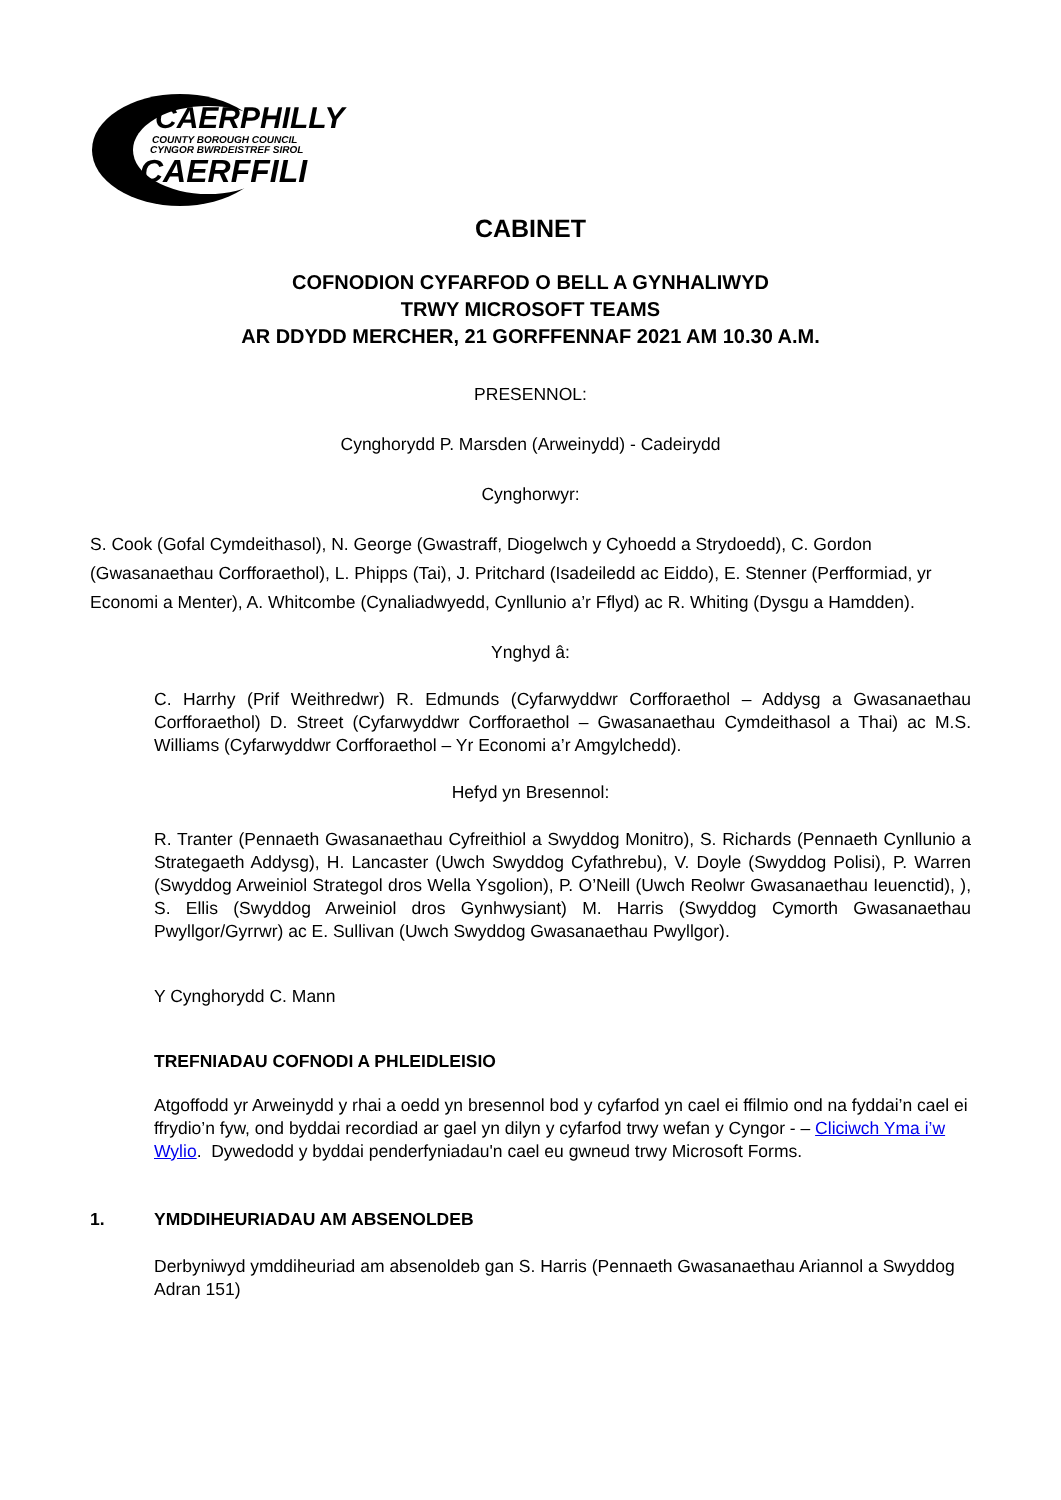CAERPHILLY
COUNTY BOROUGH COUNCIL
CYNGOR BWRDEISTREF SIROL
CAERFFILI
CABINET
COFNODION CYFARFOD O BELL A GYNHALIWYD
TRWY MICROSOFT TEAMS
AR DDYDD MERCHER, 21 GORFFENNAF 2021 AM 10.30 A.M.
PRESENNOL:
Cynghorydd P. Marsden (Arweinydd) - Cadeirydd
Cynghorwyr:
S. Cook (Gofal Cymdeithasol), N. George (Gwastraff, Diogelwch y Cyhoedd a Strydoedd), C. Gordon (Gwasanaethau Corfforaethol), L. Phipps (Tai), J. Pritchard (Isadeiledd ac Eiddo), E. Stenner (Perfformiad, yr Economi a Menter), A. Whitcombe (Cynaliadwyedd, Cynllunio a’r Fflyd) ac R. Whiting (Dysgu a Hamdden).
Ynghyd â:
C. Harrhy (Prif Weithredwr) R. Edmunds (Cyfarwyddwr Corfforaethol – Addysg a Gwasanaethau Corfforaethol) D. Street (Cyfarwyddwr Corfforaethol – Gwasanaethau Cymdeithasol a Thai) ac M.S. Williams (Cyfarwyddwr Corfforaethol – Yr Economi a’r Amgylchedd).
Hefyd yn Bresennol:
R. Tranter (Pennaeth Gwasanaethau Cyfreithiol a Swyddog Monitro), S. Richards (Pennaeth Cynllunio a Strategaeth Addysg), H. Lancaster (Uwch Swyddog Cyfathrebu), V. Doyle (Swyddog Polisi), P. Warren (Swyddog Arweiniol Strategol dros Wella Ysgolion), P. O’Neill (Uwch Reolwr Gwasanaethau Ieuenctid), ), S. Ellis (Swyddog Arweiniol dros Gynhwysiant) M. Harris (Swyddog Cymorth Gwasanaethau Pwyllgor/Gyrrwr) ac E. Sullivan (Uwch Swyddog Gwasanaethau Pwyllgor).
Y Cynghorydd C. Mann
TREFNIADAU COFNODI A PHLEIDLEISIO
Atgoffodd yr Arweinydd y rhai a oedd yn bresennol bod y cyfarfod yn cael ei ffilmio ond na fyddai’n cael ei ffrydio’n fyw, ond byddai recordiad ar gael yn dilyn y cyfarfod trwy wefan y Cyngor - – Cliciwch Yma i’w Wylio. Dywedodd y byddai penderfyniadau'n cael eu gwneud trwy Microsoft Forms.
1. YMDDIHEURIADAU AM ABSENOLDEB
Derbyniwyd ymddiheuriad am absenoldeb gan S. Harris (Pennaeth Gwasanaethau Ariannol a Swyddog Adran 151)